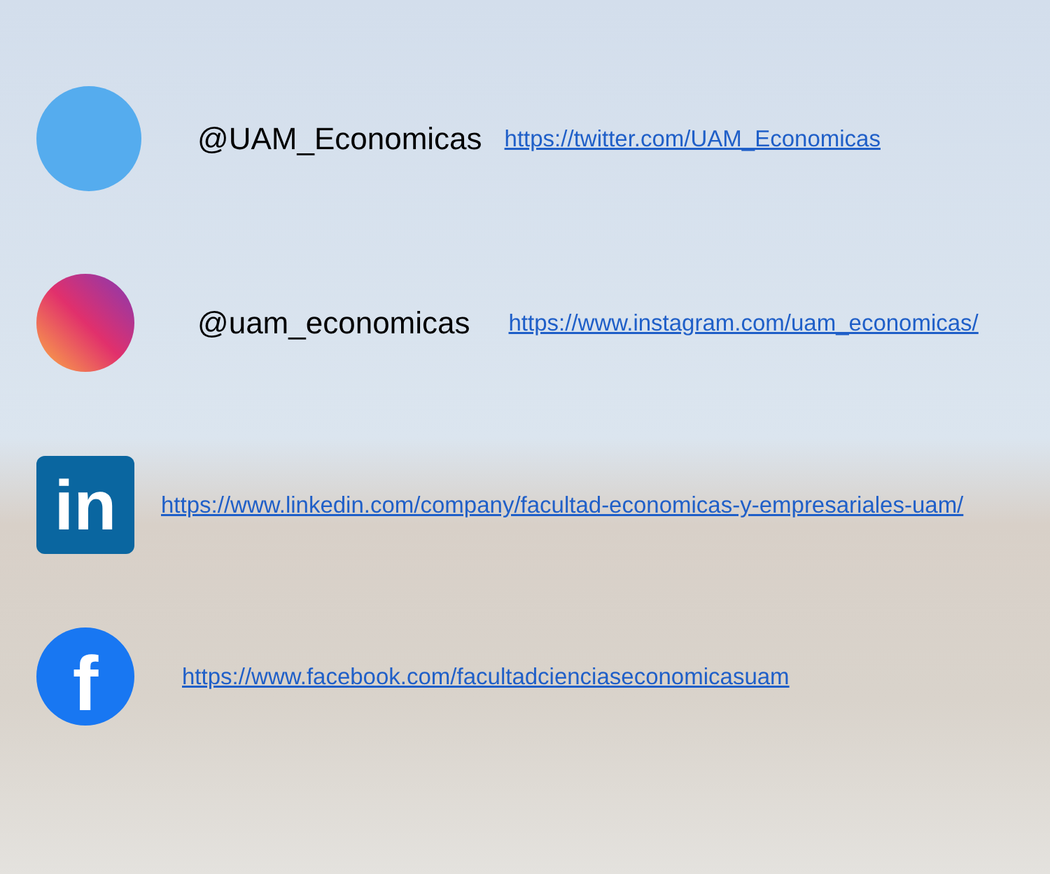@UAM_Economicas https://twitter.com/UAM_Economicas
@uam_economicas https://www.instagram.com/uam_economicas/
in
https://www.linkedin.com/company/facultad-economicas-y-empresariales-uam/
f
https://www.facebook.com/facultadcienciaseconomicasuam